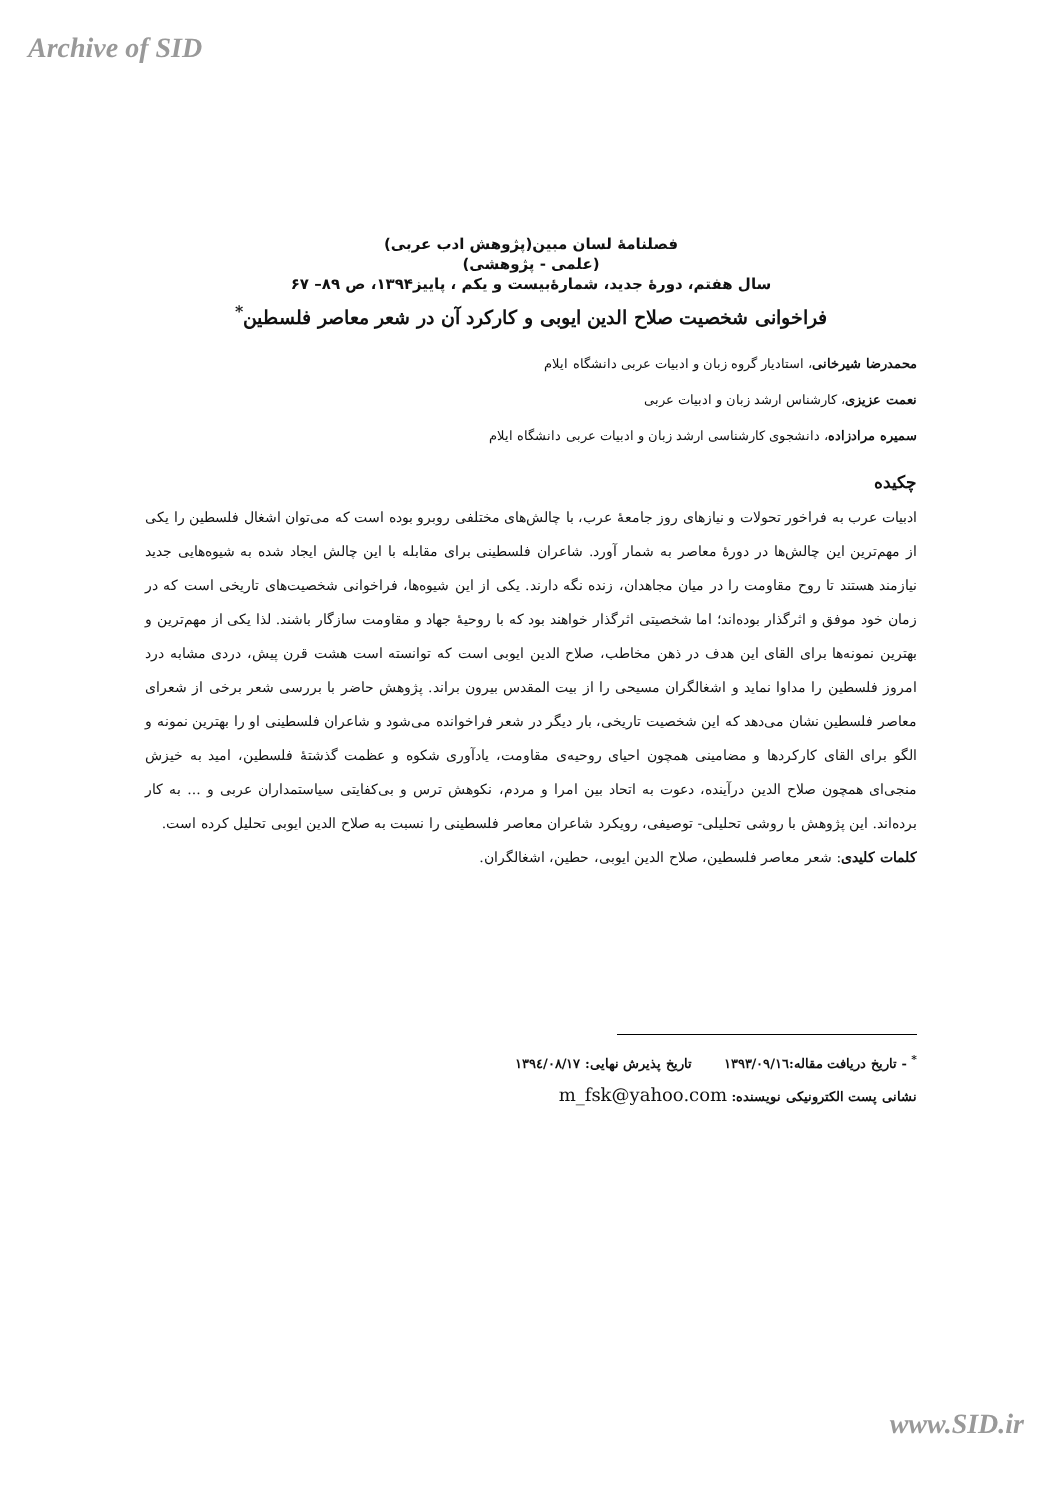Archive of SID
فصلنامۀ لسان مبین(پژوهش ادب عربی)
(علمی - پژوهشی)
سال هفتم، دورۀ جدید، شمارۀبیست و یکم ، پاییز۱۳۹۴، ص ۸۹– ۶۷
فراخوانی شخصیت صلاح الدین ایوبی و کارکرد آن در شعر معاصر فلسطین<sup>*</sup>
محمدرضا شیرخانی، استادیار گروه زبان و ادبیات عربی دانشگاه ایلام
نعمت عزیزی، کارشناس ارشد زبان و ادبیات عربی
سمیره مرادزاده، دانشجوی کارشناسی ارشد زبان و ادبیات عربی دانشگاه ایلام
چکیده
ادبیات عرب به فراخور تحولات و نیازهای روز جامعۀ عرب، با چالش‌های مختلفی روبرو بوده است که می‌توان اشغال فلسطین را یکی از مهم‌ترین این چالش‌ها در دورۀ معاصر به شمار آورد. شاعران فلسطینی برای مقابله با این چالش ایجاد شده به شیوه‌هایی جدید نیازمند هستند تا روح مقاومت را در میان مجاهدان، زنده نگه دارند. یکی از این شیوه‌ها، فراخوانی شخصیت‌های تاریخی است که در زمان خود موفق و اثرگذار بوده‌اند؛ اما شخصیتی اثرگذار خواهند بود که با روحیۀ جهاد و مقاومت سازگار باشند. لذا یکی از مهم‌ترین و بهترین نمونه‌ها برای القای این هدف در ذهن مخاطب، صلاح الدین ایوبی است که توانسته است هشت قرن پیش، دردی مشابه درد امروز فلسطین را مداوا نماید و اشغالگران مسیحی را از بیت المقدس بیرون براند. پژوهش حاضر با بررسی شعر برخی از شعرای معاصر فلسطین نشان می‌دهد که این شخصیت تاریخی، بار دیگر در شعر فراخوانده می‌شود و شاعران فلسطینی او را بهترین نمونه و الگو برای القای کارکردها و مضامینی همچون احیای روحیه‌ی مقاومت، یادآوری شکوه و عظمت گذشتۀ فلسطین، امید به خیزش منجی‌ای همچون صلاح الدین درآینده، دعوت به اتحاد بین امرا و مردم، نکوهش ترس و بی‌کفایتی سیاستمداران عربی و ... به کار برده‌اند. این پژوهش با روشی تحلیلی- توصیفی، رویکرد شاعران معاصر فلسطینی را نسبت به صلاح الدین ایوبی تحلیل کرده است.
کلمات کلیدی: شعر معاصر فلسطین، صلاح الدین ایوبی، حطین، اشغالگران.
<sup>*</sup> - تاریخ دریافت مقاله:۱۳۹۳/۰۹/۱٦ تاریخ پذیرش نهایی: ۱۳۹٤/۰۸/۱۷
نشانی پست الکترونیکی نویسنده: m_fsk@yahoo.com
www.SID.ir